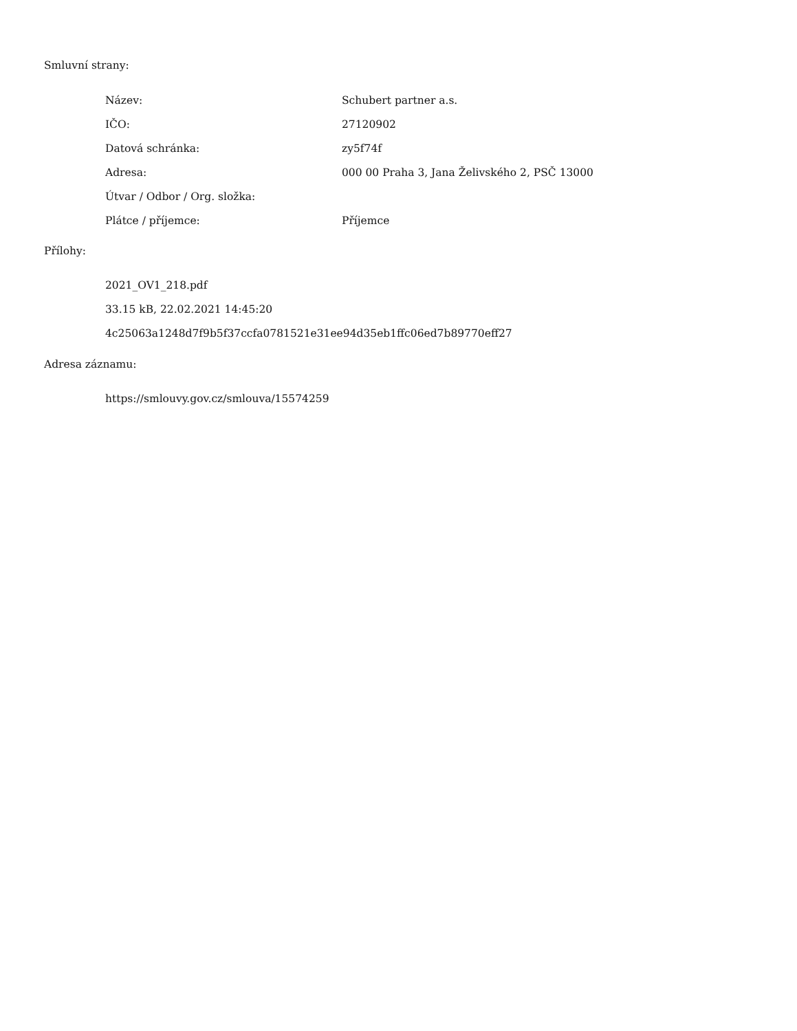Smluvní strany:
| Název: | Schubert partner a.s. |
| IČO: | 27120902 |
| Datová schránka: | zy5f74f |
| Adresa: | 000 00 Praha 3, Jana Želivského 2, PSČ 13000 |
| Útvar / Odbor / Org. složka: | |
| Plátce / příjemce: | Příjemce |
Přílohy:
2021_OV1_218.pdf
33.15 kB, 22.02.2021 14:45:20
4c25063a1248d7f9b5f37ccfa0781521e31ee94d35eb1ffc06ed7b89770eff27
Adresa záznamu:
https://smlouvy.gov.cz/smlouva/15574259